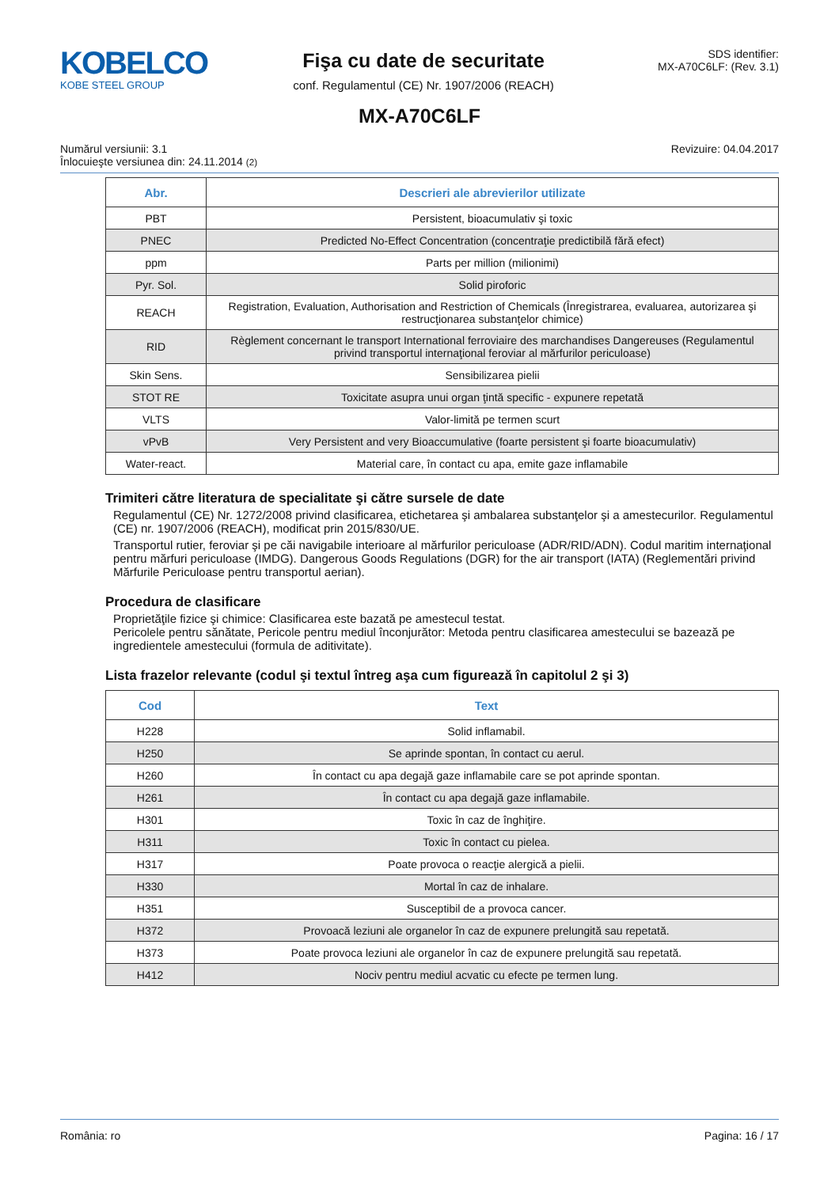KOBELCO
KOBE STEEL GROUP
Fişa cu date de securitate
conf. Regulamentul (CE) Nr. 1907/2006 (REACH)
SDS identifier:
MX-A70C6LF: (Rev. 3.1)
MX-A70C6LF
Numărul versiunii: 3.1
Înlocuieşte versiunea din: 24.11.2014 (2)
Revizuire: 04.04.2017
| Abr. | Descrieri ale abrevierilor utilizate |
| --- | --- |
| PBT | Persistent, bioacumulativ şi toxic |
| PNEC | Predicted No-Effect Concentration (concentraţie predictibilă fără efect) |
| ppm | Parts per million (milionimi) |
| Pyr. Sol. | Solid piroforic |
| REACH | Registration, Evaluation, Authorisation and Restriction of Chemicals (Înregistrarea, evaluarea, autorizarea şi restrucţionarea substanţelor chimice) |
| RID | Règlement concernant le transport International ferroviaire des marchandises Dangereuses (Regulamentul privind transportul internaţional feroviar al mărfurilor periculoase) |
| Skin Sens. | Sensibilizarea pielii |
| STOT RE | Toxicitate asupra unui organ ţintă specific - expunere repetată |
| VLTS | Valor-limită pe termen scurt |
| vPvB | Very Persistent and very Bioaccumulative (foarte persistent şi foarte bioacumulativ) |
| Water-react. | Material care, în contact cu apa, emite gaze inflamabile |
Trimiteri către literatura de specialitate şi către sursele de date
Regulamentul (CE) Nr. 1272/2008 privind clasificarea, etichetarea şi ambalarea substanţelor şi a amestecurilor. Regulamentul (CE) nr. 1907/2006 (REACH), modificat prin 2015/830/UE.
Transportul rutier, feroviar şi pe căi navigabile interioare al mărfurilor periculoase (ADR/RID/ADN). Codul maritim internaţional pentru mărfuri periculoase (IMDG). Dangerous Goods Regulations (DGR) for the air transport (IATA) (Reglementări privind Mărfurile Periculoase pentru transportul aerian).
Procedura de clasificare
Proprietăţile fizice şi chimice: Clasificarea este bazată pe amestecul testat.
Pericolele pentru sănătate, Pericole pentru mediul înconjurător: Metoda pentru clasificarea amestecului se bazează pe ingredientele amestecului (formula de aditivitate).
Lista frazelor relevante (codul şi textul întreg aşa cum figurează în capitolul 2 şi 3)
| Cod | Text |
| --- | --- |
| H228 | Solid inflamabil. |
| H250 | Se aprinde spontan, în contact cu aerul. |
| H260 | În contact cu apa degajă gaze inflamabile care se pot aprinde spontan. |
| H261 | În contact cu apa degajă gaze inflamabile. |
| H301 | Toxic în caz de înghiţire. |
| H311 | Toxic în contact cu pielea. |
| H317 | Poate provoca o reacţie alergică a pielii. |
| H330 | Mortal în caz de inhalare. |
| H351 | Susceptibil de a provoca cancer. |
| H372 | Provoacă leziuni ale organelor în caz de expunere prelungită sau repetată. |
| H373 | Poate provoca leziuni ale organelor în caz de expunere prelungită sau repetată. |
| H412 | Nociv pentru mediul acvatic cu efecte pe termen lung. |
România: ro Pagina: 16 / 17